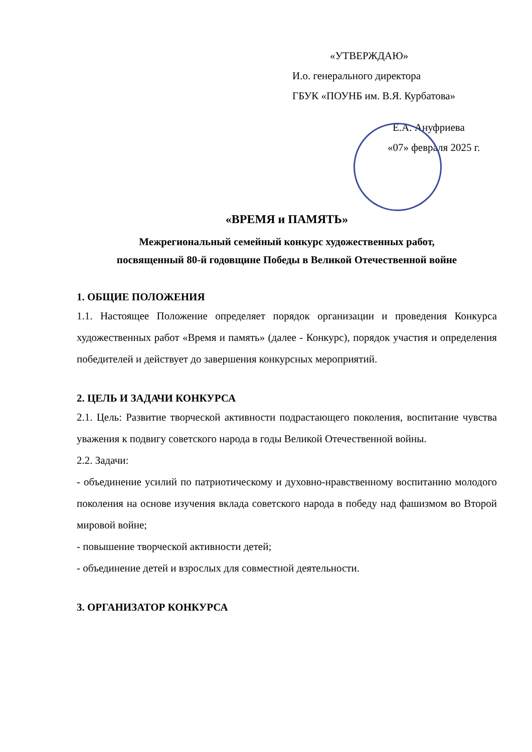«УТВЕРЖДАЮ»
И.о. генерального директора
ГБУК «ПОУНБ им. В.Я. Курбатова»
Е.А. Ануфриева
«07» февраля 2025 г.
«ВРЕМЯ и ПАМЯТЬ»
Межрегиональный семейный конкурс художественных работ,
посвященный 80-й годовщине Победы в Великой Отечественной войне
1. ОБЩИЕ ПОЛОЖЕНИЯ
1.1. Настоящее Положение определяет порядок организации и проведения Конкурса художественных работ «Время и память» (далее - Конкурс), порядок участия и определения победителей и действует до завершения конкурсных мероприятий.
2. ЦЕЛЬ И ЗАДАЧИ КОНКУРСА
2.1. Цель: Развитие творческой активности подрастающего поколения, воспитание чувства уважения к подвигу советского народа в годы Великой Отечественной войны.
2.2. Задачи:
- объединение усилий по патриотическому и духовно-нравственному воспитанию молодого поколения на основе изучения вклада советского народа в победу над фашизмом во Второй мировой войне;
- повышение творческой активности детей;
- объединение детей и взрослых для совместной деятельности.
3. ОРГАНИЗАТОР КОНКУРСА